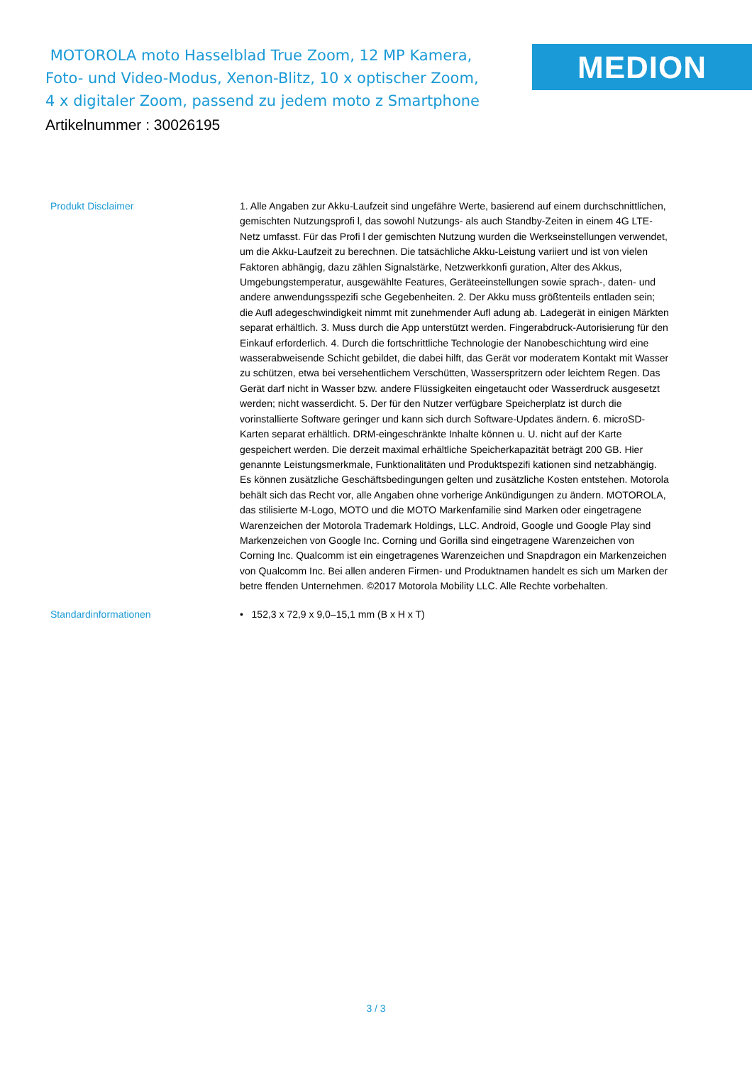MOTOROLA moto Hasselblad True Zoom, 12 MP Kamera, Foto- und Video-Modus, Xenon-Blitz, 10 x optischer Zoom, 4 x digitaler Zoom, passend zu jedem moto z Smartphone
MEDION
Artikelnummer : 30026195
Produkt Disclaimer 1. Alle Angaben zur Akku-Laufzeit sind ungefähre Werte, basierend auf einem durchschnittlichen, gemischten Nutzungsprofi l, das sowohl Nutzungs- als auch Standby-Zeiten in einem 4G LTE-Netz umfasst. Für das Profi l der gemischten Nutzung wurden die Werkseinstellungen verwendet, um die Akku-Laufzeit zu berechnen. Die tatsächliche Akku-Leistung variiert und ist von vielen Faktoren abhängig, dazu zählen Signalstärke, Netzwerkkonfi guration, Alter des Akkus, Umgebungstemperatur, ausgewählte Features, Geräteeinstellungen sowie sprach-, daten- und andere anwendungsspezifi sche Gegebenheiten. 2. Der Akku muss größtenteils entladen sein; die Aufl adegeschwindigkeit nimmt mit zunehmender Aufl adung ab. Ladegerät in einigen Märkten separat erhältlich. 3. Muss durch die App unterstützt werden. Fingerabdruck-Autorisierung für den Einkauf erforderlich. 4. Durch die fortschrittliche Technologie der Nanobeschichtung wird eine wasserabweisende Schicht gebildet, die dabei hilft, das Gerät vor moderatem Kontakt mit Wasser zu schützen, etwa bei versehentlichem Verschütten, Wasserspritzern oder leichtem Regen. Das Gerät darf nicht in Wasser bzw. andere Flüssigkeiten eingetaucht oder Wasserdruck ausgesetzt werden; nicht wasserdicht. 5. Der für den Nutzer verfügbare Speicherplatz ist durch die vorinstallierte Software geringer und kann sich durch Software-Updates ändern. 6. microSD-Karten separat erhältlich. DRM-eingeschränkte Inhalte können u. U. nicht auf der Karte gespeichert werden. Die derzeit maximal erhältliche Speicherkapazität beträgt 200 GB. Hier genannte Leistungsmerkmale, Funktionalitäten und Produktspezifi kationen sind netzabhängig. Es können zusätzliche Geschäftsbedingungen gelten und zusätzliche Kosten entstehen. Motorola behält sich das Recht vor, alle Angaben ohne vorherige Ankündigungen zu ändern. MOTOROLA, das stilisierte M-Logo, MOTO und die MOTO Markenfamilie sind Marken oder eingetragene Warenzeichen der Motorola Trademark Holdings, LLC. Android, Google und Google Play sind Markenzeichen von Google Inc. Corning und Gorilla sind eingetragene Warenzeichen von Corning Inc. Qualcomm ist ein eingetragenes Warenzeichen und Snapdragon ein Markenzeichen von Qualcomm Inc. Bei allen anderen Firmen- und Produktnamen handelt es sich um Marken der betre ffenden Unternehmen. ©2017 Motorola Mobility LLC. Alle Rechte vorbehalten.
Standardinformationen • 152,3 x 72,9 x 9,0–15,1 mm (B x H x T)
3 / 3